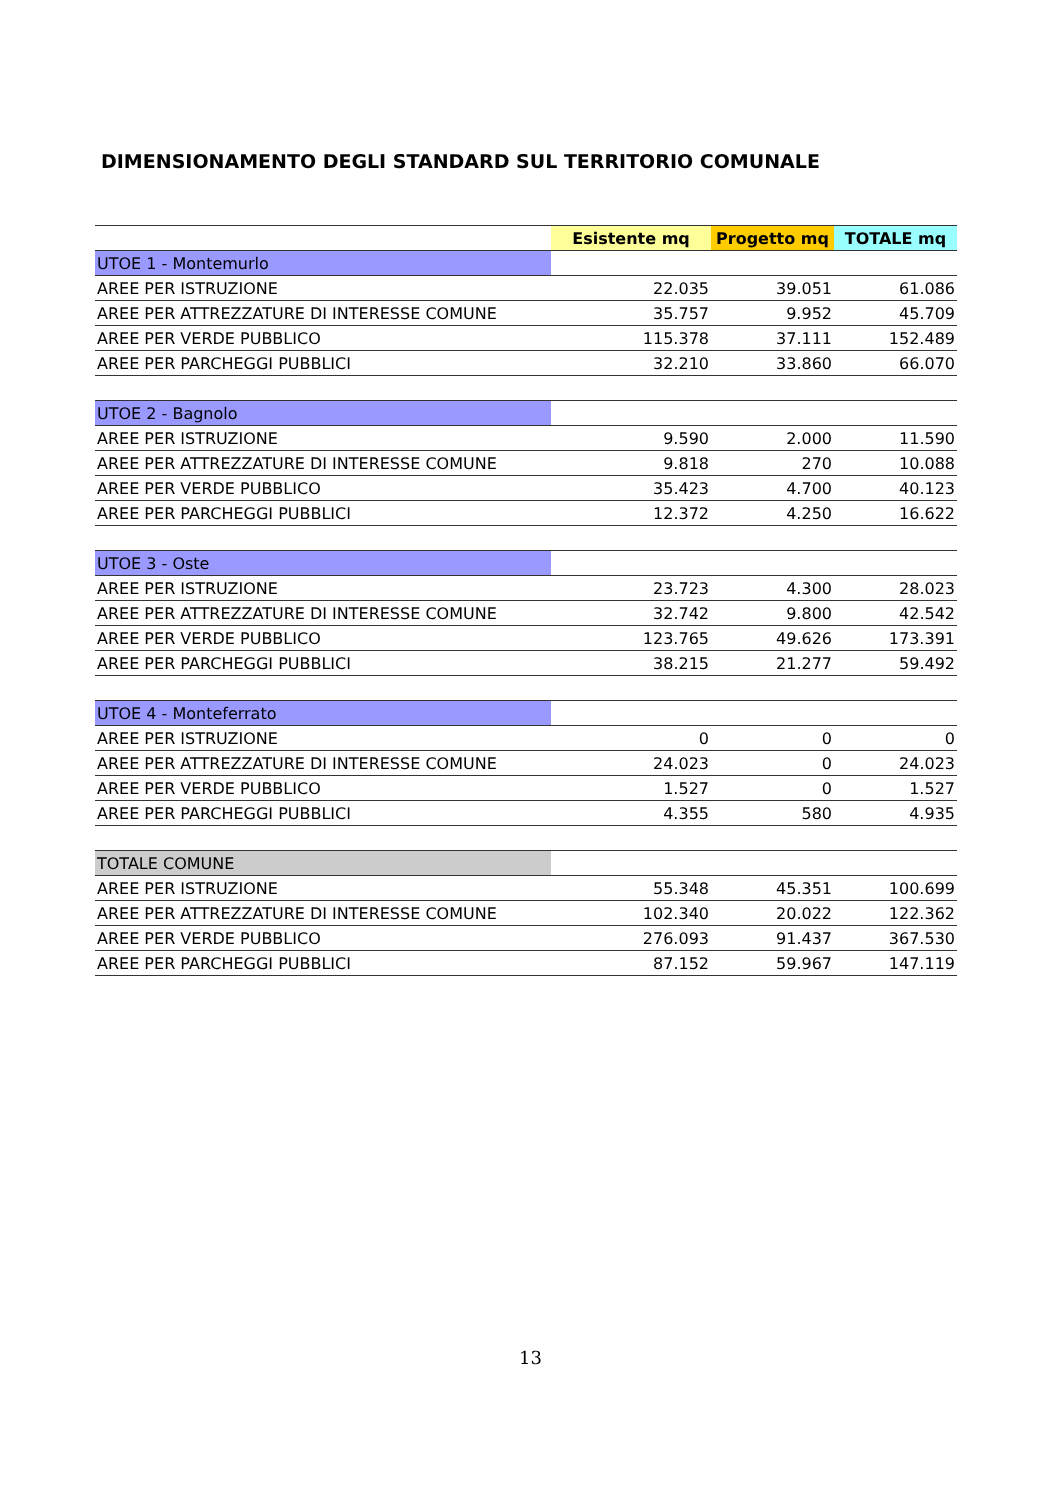DIMENSIONAMENTO DEGLI STANDARD SUL TERRITORIO COMUNALE
| | Esistente mq | Progetto mq | TOTALE mq |
| --- | --- | --- | --- |
| UTOE 1 - Montemurlo | | | |
| AREE PER ISTRUZIONE | 22.035 | 39.051 | 61.086 |
| AREE PER ATTREZZATURE DI INTERESSE COMUNE | 35.757 | 9.952 | 45.709 |
| AREE PER VERDE PUBBLICO | 115.378 | 37.111 | 152.489 |
| AREE PER PARCHEGGI PUBBLICI | 32.210 | 33.860 | 66.070 |
| UTOE 2 - Bagnolo | | | |
| AREE PER ISTRUZIONE | 9.590 | 2.000 | 11.590 |
| AREE PER ATTREZZATURE DI INTERESSE COMUNE | 9.818 | 270 | 10.088 |
| AREE PER VERDE PUBBLICO | 35.423 | 4.700 | 40.123 |
| AREE PER PARCHEGGI PUBBLICI | 12.372 | 4.250 | 16.622 |
| UTOE 3 - Oste | | | |
| AREE PER ISTRUZIONE | 23.723 | 4.300 | 28.023 |
| AREE PER ATTREZZATURE DI INTERESSE COMUNE | 32.742 | 9.800 | 42.542 |
| AREE PER VERDE PUBBLICO | 123.765 | 49.626 | 173.391 |
| AREE PER PARCHEGGI PUBBLICI | 38.215 | 21.277 | 59.492 |
| UTOE 4 - Monteferrato | | | |
| AREE PER ISTRUZIONE | 0 | 0 | 0 |
| AREE PER ATTREZZATURE DI INTERESSE COMUNE | 24.023 | 0 | 24.023 |
| AREE PER VERDE PUBBLICO | 1.527 | 0 | 1.527 |
| AREE PER PARCHEGGI PUBBLICI | 4.355 | 580 | 4.935 |
| TOTALE COMUNE | | | |
| AREE PER ISTRUZIONE | 55.348 | 45.351 | 100.699 |
| AREE PER ATTREZZATURE DI INTERESSE COMUNE | 102.340 | 20.022 | 122.362 |
| AREE PER VERDE PUBBLICO | 276.093 | 91.437 | 367.530 |
| AREE PER PARCHEGGI PUBBLICI | 87.152 | 59.967 | 147.119 |
13